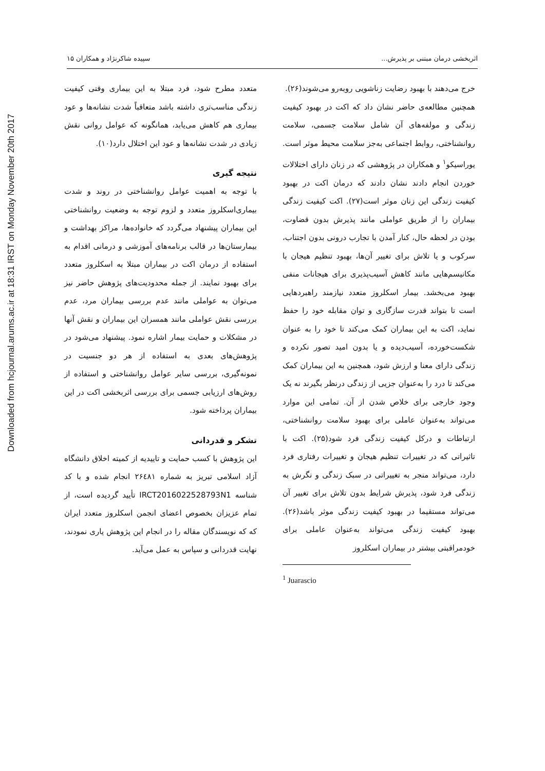Downloaded from hcjournal.arums.ac.ir at 18:31 IRST on Monday November 20th 2017
اثربخشی درمان مبتنی بر پذیرش... سپیده شاکرنژاد و همکاران ۱۵
خرج می‌دهند با بهبود رضایت زناشویی روبه‌رو می‌شوند(۲۶).
همچنین مطالعه‌ی حاضر نشان داد که اکت در بهبود کیفیت زندگی و مولفه‌های آن شامل سلامت جسمی، سلامت روانشناختی، روابط اجتماعی به‌جز سلامت محیط موثر است. یوراسیکو<sup>۱</sup> و همکاران در پژوهشی که در زنان دارای اختلالات خوردن انجام دادند نشان دادند که درمان اکت در بهبود کیفیت زندگی این زنان موثر است(۲۷). اکت کیفیت زندگی بیماران را از طریق عواملی مانند پذیرش بدون قضاوت، بودن در لحظه حال، کنار آمدن با تجارب درونی بدون اجتناب، سرکوب و یا تلاش برای تغییر آن‌ها، بهبود تنظیم هیجان با مکانیسم‌هایی مانند کاهش آسیب‌پذیری برای هیجانات منفی بهبود می‌بخشد. بیمار اسکلروز متعدد نیازمند راهبردهایی است تا بتواند قدرت سازگاری و توان مقابله خود را حفظ نماید، اکت به این بیماران کمک می‌کند تا خود را به عنوان شکست‌خورده، آسیب‌دیده و یا بدون امید تصور نکرده و زندگی دارای معنا و ارزش شود، همچنین به این بیماران کمک می‌کند تا درد را به‌عنوان جزیی از زندگی درنظر بگیرند نه یک وجود خارجی برای خلاص شدن از آن. تمامی این موارد می‌تواند به‌عنوان عاملی برای بهبود سلامت روانشناختی، ارتباطات و درکل کیفیت زندگی فرد شود(۲۵). اکت با تاثیراتی که در تغییرات تنظیم هیجان و تغییرات رفتاری فرد دارد، می‌تواند منجر به تغییراتی در سبک زندگی و نگرش به زندگی فرد شود، پذیرش شرایط بدون تلاش برای تغییر آن می‌تواند مستقیما در بهبود کیفیت زندگی موثر باشد(۲۶). بهبود کیفیت زندگی می‌تواند به‌عنوان عاملی برای خودمراقبتی بیشتر در بیماران اسکلروز
<sup>1</sup> Juarascio
متعدد مطرح شود، فرد مبتلا به این بیماری وقتی کیفیت زندگی مناسب‌تری داشته باشد متعاقباً شدت نشانه‌ها و عود بیماری هم کاهش می‌یابد، همانگونه که عوامل روانی نقش زیادی در شدت نشانه‌ها و عود این اختلال دارد(۱۰).
نتیجه گیری
با توجه به اهمیت عوامل روانشناختی در روند و شدت بیماری‌اسکلروز متعدد و لزوم توجه به وضعیت روانشناختی این بیماران پیشنهاد می‌گردد که خانواده‌ها، مراکز بهداشت و بیمارستان‌ها در قالب برنامه‌های آموزشی و درمانی اقدام به استفاده از درمان اکت در بیماران مبتلا به اسکلروز متعدد برای بهبود نمایند. از جمله محدودیت‌های پژوهش حاضر نیز می‌توان به عواملی مانند عدم بررسی بیماران مرد، عدم بررسی نقش عواملی مانند همسران این بیماران و نقش آنها در مشکلات و حمایت بیمار اشاره نمود. پیشنهاد می‌شود در پژوهش‌های بعدی به استفاده از هر دو جنسیت در نمونه‌گیری، بررسی سایر عوامل روانشناختی و استفاده از روش‌های ارزیابی جسمی برای بررسی اثربخشی اکت در این بیماران پرداخته شود.
تشکر و قدردانی
این پژوهش با کسب حمایت و تاییدیه از کمیته اخلاق دانشگاه آزاد اسلامی تبریز به شماره ۲۶٤۸۱ انجام شده و با کد شناسه IRCT2016022528793N1 تأیید گردیده است، از تمام عزیزان بخصوص اعضای انجمن اسکلروز متعدد ایران که که نویسندگان مقاله را در انجام این پژوهش یاری نمودند، نهایت قدردانی و سپاس به عمل می‌آید.